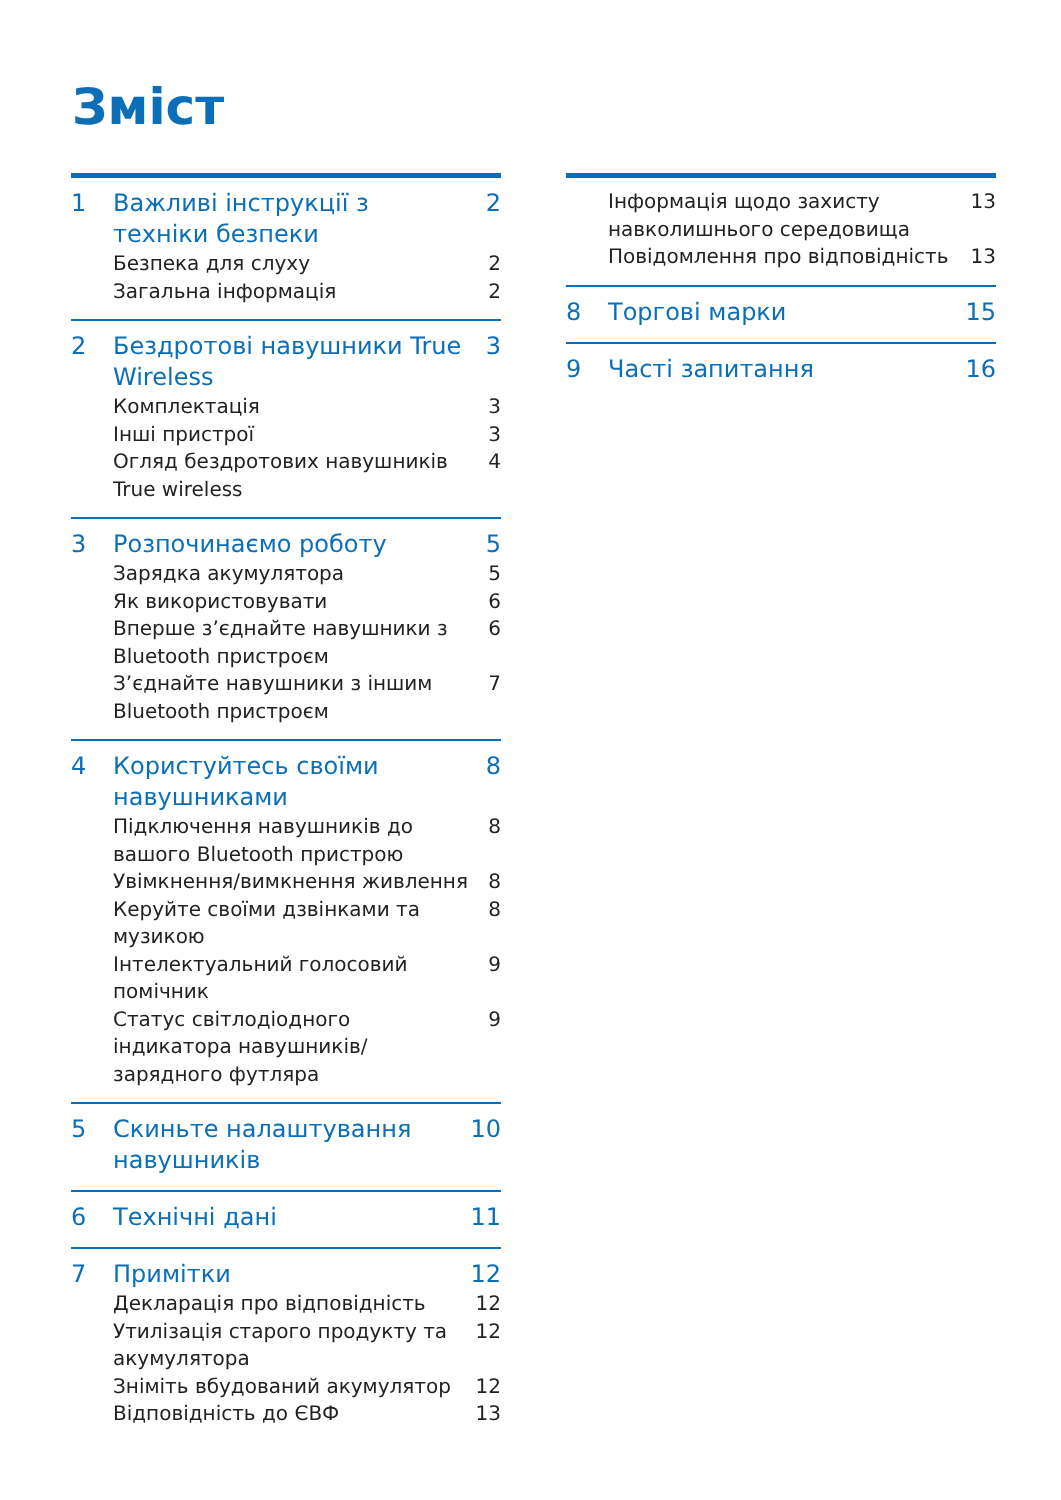Зміст
1 Важливі інструкції з техніки безпеки 2
Безпека для слуху 2
Загальна інформація 2
2 Бездротові навушники True Wireless 3
Комплектація 3
Інші пристрої 3
Огляд бездротових навушників True wireless 4
3 Розпочинаємо роботу 5
Зарядка акумулятора 5
Як використовувати 6
Вперше з’єднайте навушники з Bluetooth пристроєм 6
З’єднайте навушники з іншим Bluetooth пристроєм 7
4 Користуйтесь своїми навушниками 8
Підключення навушників до вашого Bluetooth пристрою 8
Увімкнення/вимкнення живлення 8
Керуйте своїми дзвінками та музикою 8
Інтелектуальний голосовий помічник 9
Статус світлодіодного індикатора навушників/зарядного футляра 9
5 Скиньте налаштування навушників 10
6 Технічні дані 11
7 Примітки 12
Декларація про відповідність 12
Утилізація старого продукту та акумулятора 12
Зніміть вбудований акумулятор 12
Відповідність до ЄВФ 13
Інформація щодо захисту навколишнього середовища 13
Повідомлення про відповідність 13
8 Торгові марки 15
9 Часті запитання 16